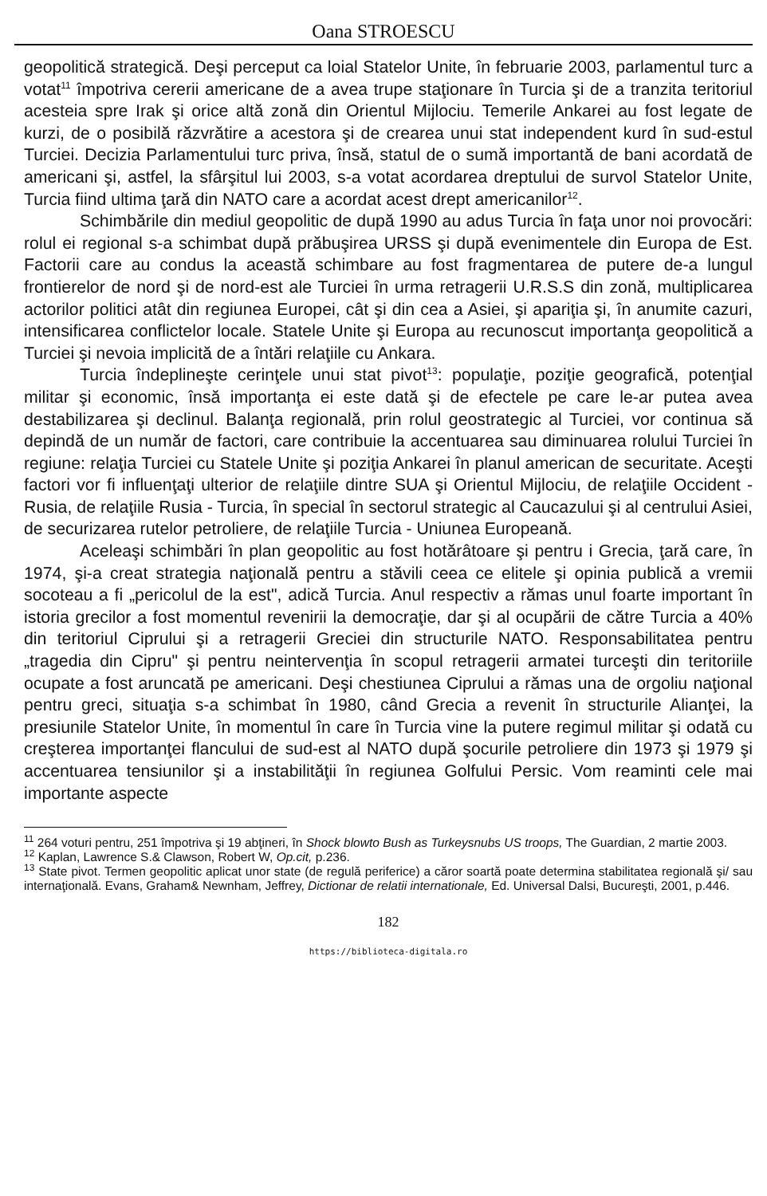Oana STROESCU
geopolitică strategică. Deşi perceput ca loial Statelor Unite, în februarie 2003, parlamentul turc a votat<sup>11</sup> împotriva cererii americane de a avea trupe staţionare în Turcia şi de a tranzita teritoriul acesteia spre Irak şi orice altă zonă din Orientul Mijlociu. Temerile Ankarei au fost legate de kurzi, de o posibilă răzvrătire a acestora şi de crearea unui stat independent kurd în sud-estul Turciei. Decizia Parlamentului turc priva, însă, statul de o sumă importantă de bani acordată de americani şi, astfel, la sfârşitul lui 2003, s-a votat acordarea dreptului de survol Statelor Unite, Turcia fiind ultima ţară din NATO care a acordat acest drept americanilor<sup>12</sup>.
Schimbările din mediul geopolitic de după 1990 au adus Turcia în faţa unor noi provocări: rolul ei regional s-a schimbat după prăbuşirea URSS şi după evenimentele din Europa de Est. Factorii care au condus la această schimbare au fost fragmentarea de putere de-a lungul frontierelor de nord şi de nord-est ale Turciei în urma retragerii U.R.S.S din zonă, multiplicarea actorilor politici atât din regiunea Europei, cât şi din cea a Asiei, şi apariţia şi, în anumite cazuri, intensificarea conflictelor locale. Statele Unite şi Europa au recunoscut importanţa geopolitică a Turciei şi nevoia implicită de a întări relaţiile cu Ankara.
Turcia îndeplineşte cerinţele unui stat pivot<sup>13</sup>: populaţie, poziţie geografică, potenţial militar şi economic, însă importanţa ei este dată şi de efectele pe care le-ar putea avea destabilizarea şi declinul. Balanţa regională, prin rolul geostrategic al Turciei, vor continua să depindă de un număr de factori, care contribuie la accentuarea sau diminuarea rolului Turciei în regiune: relaţia Turciei cu Statele Unite şi poziţia Ankarei în planul american de securitate. Aceşti factori vor fi influenţaţi ulterior de relaţiile dintre SUA şi Orientul Mijlociu, de relaţiile Occident - Rusia, de relaţiile Rusia - Turcia, în special în sectorul strategic al Caucazului şi al centrului Asiei, de securizarea rutelor petroliere, de relaţiile Turcia - Uniunea Europeană.
Aceleaşi schimbări în plan geopolitic au fost hotărâtoare şi pentru i Grecia, ţară care, în 1974, şi-a creat strategia naţională pentru a stăvili ceea ce elitele şi opinia publică a vremii socoteau a fi „pericolul de la est", adică Turcia. Anul respectiv a rămas unul foarte important în istoria grecilor a fost momentul revenirii la democraţie, dar şi al ocupării de către Turcia a 40% din teritoriul Ciprului şi a retragerii Greciei din structurile NATO. Responsabilitatea pentru „tragedia din Cipru" şi pentru neintervenţia în scopul retragerii armatei turceşti din teritoriile ocupate a fost aruncată pe americani. Deşi chestiunea Ciprului a rămas una de orgoliu naţional pentru greci, situaţia s-a schimbat în 1980, când Grecia a revenit în structurile Alianţei, la presiunile Statelor Unite, în momentul în care în Turcia vine la putere regimul militar şi odată cu creşterea importanţei flancului de sud-est al NATO după şocurile petroliere din 1973 şi 1979 şi accentuarea tensiunilor şi a instabilităţii în regiunea Golfului Persic. Vom reaminti cele mai importante aspecte
<sup>11</sup> 264 voturi pentru, 251 împotriva şi 19 abţineri, în Shock blowto Bush as Turkeysnubs US troops, The Guardian, 2 martie 2003.
<sup>12</sup> Kaplan, Lawrence S.& Clawson, Robert W, Op.cit, p.236.
<sup>13</sup> State pivot. Termen geopolitic aplicat unor state (de regulă periferice) a căror soartă poate determina stabilitatea regională şi/ sau internaţională. Evans, Graham& Newnham, Jeffrey, Dictionar de relatii internationale, Ed. Universal Dalsi, Bucureşti, 2001, p.446.
182
https://biblioteca-digitala.ro